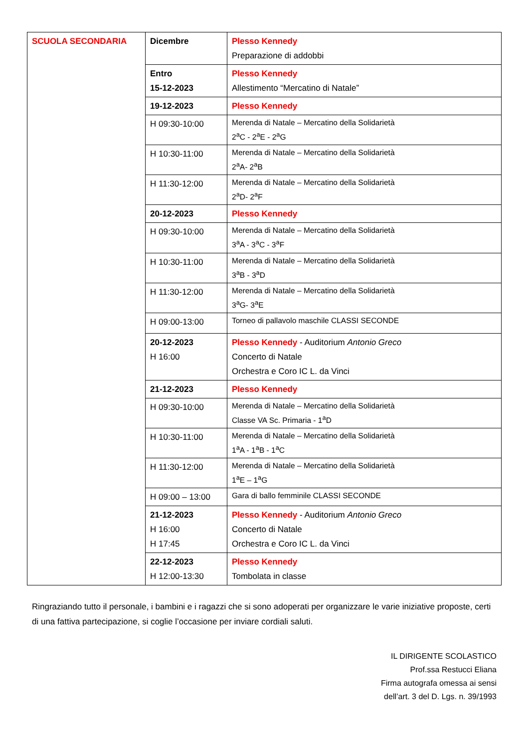| SCUOLA SECONDARIA | Dicembre | Plesso Kennedy Preparazione di addobbi |
| | Entro 15-12-2023 | Plesso Kennedy Allestimento “Mercatino di Natale” |
| | 19-12-2023 | Plesso Kennedy |
| | H 09:30-10:00 | Merenda di Natale – Mercatino della Solidarietà 2<sup>a</sup>C - 2<sup>a</sup>E - 2<sup>a</sup>G |
| | H 10:30-11:00 | Merenda di Natale – Mercatino della Solidarietà 2<sup>a</sup>A- 2<sup>a</sup>B |
| | H 11:30-12:00 | Merenda di Natale – Mercatino della Solidarietà 2<sup>a</sup>D- 2<sup>a</sup>F |
| | 20-12-2023 | Plesso Kennedy |
| | H 09:30-10:00 | Merenda di Natale – Mercatino della Solidarietà 3<sup>a</sup>A - 3<sup>a</sup>C - 3<sup>a</sup>F |
| | H 10:30-11:00 | Merenda di Natale – Mercatino della Solidarietà 3<sup>a</sup>B - 3<sup>a</sup>D |
| | H 11:30-12:00 | Merenda di Natale – Mercatino della Solidarietà 3<sup>a</sup>G- 3<sup>a</sup>E |
| | H 09:00-13:00 | Torneo di pallavolo maschile CLASSI SECONDE |
| | 20-12-2023 H 16:00 | Plesso Kennedy - Auditorium Antonio Greco Concerto di Natale Orchestra e Coro IC L. da Vinci |
| | 21-12-2023 | Plesso Kennedy |
| | H 09:30-10:00 | Merenda di Natale – Mercatino della Solidarietà Classe VA Sc. Primaria - 1<sup>a</sup>D |
| | H 10:30-11:00 | Merenda di Natale – Mercatino della Solidarietà 1<sup>a</sup>A - 1<sup>a</sup>B - 1<sup>a</sup>C |
| | H 11:30-12:00 | Merenda di Natale – Mercatino della Solidarietà 1<sup>a</sup>E – 1<sup>a</sup>G |
| | H 09:00 – 13:00 | Gara di ballo femminile CLASSI SECONDE |
| | 21-12-2023 H 16:00 H 17:45 | Plesso Kennedy - Auditorium Antonio Greco Concerto di Natale Orchestra e Coro IC L. da Vinci |
| | 22-12-2023 H 12:00-13:30 | Plesso Kennedy Tombolata in classe |
Ringraziando tutto il personale, i bambini e i ragazzi che si sono adoperati per organizzare le varie iniziative proposte, certi di una fattiva partecipazione, si coglie l’occasione per inviare cordiali saluti.
IL DIRIGENTE SCOLASTICO
Prof.ssa Restucci Eliana
Firma autografa omessa ai sensi
dell’art. 3 del D. Lgs. n. 39/1993